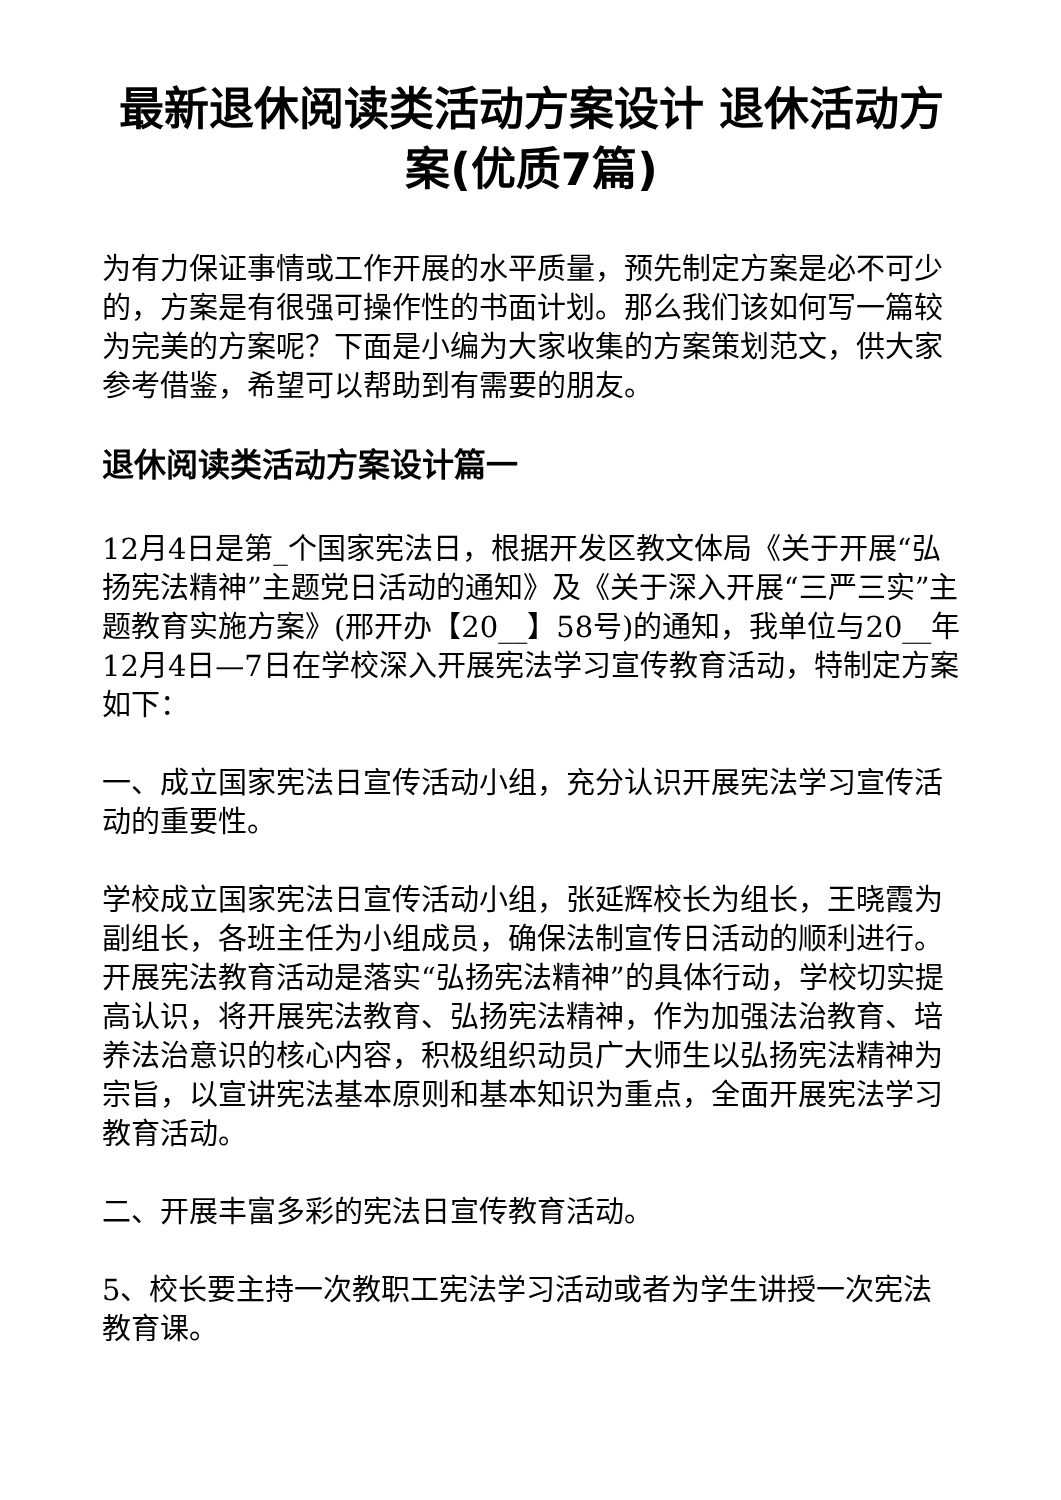最新退休阅读类活动方案设计 退休活动方案(优质7篇)
为有力保证事情或工作开展的水平质量，预先制定方案是必不可少的，方案是有很强可操作性的书面计划。那么我们该如何写一篇较为完美的方案呢？下面是小编为大家收集的方案策划范文，供大家参考借鉴，希望可以帮助到有需要的朋友。
退休阅读类活动方案设计篇一
12月4日是第_个国家宪法日，根据开发区教文体局《关于开展“弘扬宪法精神”主题党日活动的通知》及《关于深入开展“三严三实”主题教育实施方案》(邢开办【20__】58号)的通知，我单位与20__年12月4日—7日在学校深入开展宪法学习宣传教育活动，特制定方案如下：
一、成立国家宪法日宣传活动小组，充分认识开展宪法学习宣传活动的重要性。
学校成立国家宪法日宣传活动小组，张延辉校长为组长，王晓霞为副组长，各班主任为小组成员，确保法制宣传日活动的顺利进行。开展宪法教育活动是落实“弘扬宪法精神”的具体行动，学校切实提高认识，将开展宪法教育、弘扬宪法精神，作为加强法治教育、培养法治意识的核心内容，积极组织动员广大师生以弘扬宪法精神为宗旨，以宣讲宪法基本原则和基本知识为重点，全面开展宪法学习教育活动。
二、开展丰富多彩的宪法日宣传教育活动。
5、校长要主持一次教职工宪法学习活动或者为学生讲授一次宪法教育课。